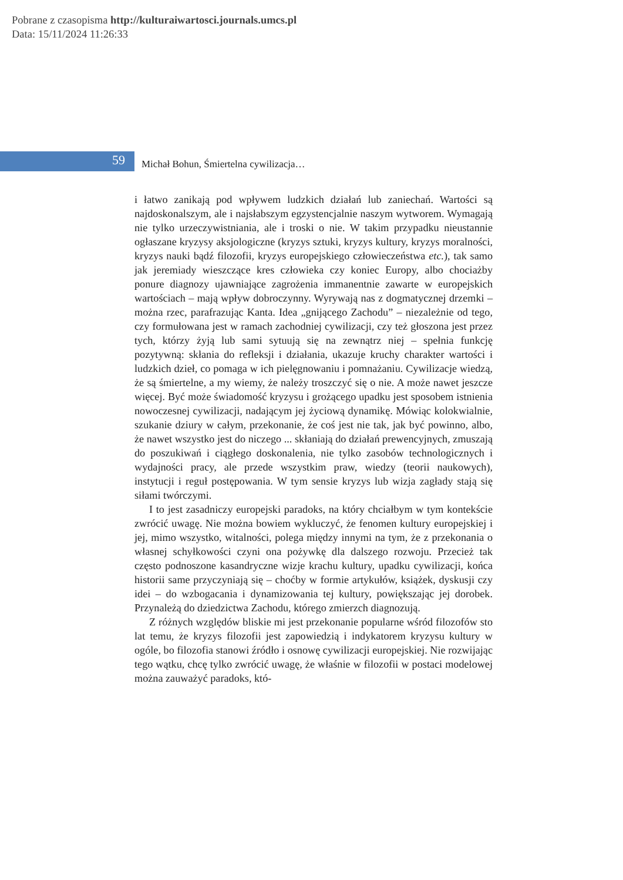Pobrane z czasopisma http://kulturaiwartosci.journals.umcs.pl
Data: 15/11/2024 11:26:33
59
Michał Bohun, Śmiertelna cywilizacja…
i łatwo zanikają pod wpływem ludzkich działań lub zaniechań. Wartości są najdoskonalszym, ale i najsłabszym egzystencjalnie naszym wytworem. Wymagają nie tylko urzeczywistniania, ale i troski o nie. W takim przypadku nieustannie ogłaszane kryzysy aksjologiczne (kryzys sztuki, kryzys kultury, kryzys moralności, kryzys nauki bądź filozofii, kryzys europejskiego człowieczeństwa etc.), tak samo jak jeremiady wieszczące kres człowieka czy koniec Europy, albo chociażby ponure diagnozy ujawniające zagrożenia immanentnie zawarte w europejskich wartościach – mają wpływ dobroczynny. Wyrywają nas z dogmatycznej drzemki – można rzec, parafrazując Kanta. Idea „gnijącego Zachodu” – niezależnie od tego, czy formułowana jest w ramach zachodniej cywilizacji, czy też głoszona jest przez tych, którzy żyją lub sami sytuują się na zewnątrz niej – spełnia funkcję pozytywną: skłania do refleksji i działania, ukazuje kruchy charakter wartości i ludzkich dzieł, co pomaga w ich pielęgnowaniu i pomnażaniu. Cywilizacje wiedzą, że są śmiertelne, a my wiemy, że należy troszczyć się o nie. A może nawet jeszcze więcej. Być może świadomość kryzysu i grożącego upadku jest sposobem istnienia nowoczesnej cywilizacji, nadającym jej życiową dynamikę. Mówiąc kolokwialnie, szukanie dziury w całym, przekonanie, że coś jest nie tak, jak być powinno, albo, że nawet wszystko jest do niczego ... skłaniają do działań prewencyjnych, zmuszają do poszukiwań i ciągłego doskonalenia, nie tylko zasobów technologicznych i wydajności pracy, ale przede wszystkim praw, wiedzy (teorii naukowych), instytucji i reguł postępowania. W tym sensie kryzys lub wizja zagłady stają się siłami twórczymi.
I to jest zasadniczy europejski paradoks, na który chciałbym w tym kontekście zwrócić uwagę. Nie można bowiem wykluczyć, że fenomen kultury europejskiej i jej, mimo wszystko, witalności, polega między innymi na tym, że z przekonania o własnej schyłkowości czyni ona pożywkę dla dalszego rozwoju. Przecież tak często podnoszone kasandryczne wizje krachu kultury, upadku cywilizacji, końca historii same przyczyniają się – choćby w formie artykułów, książek, dyskusji czy idei – do wzbogacania i dynamizowania tej kultury, powiększając jej dorobek. Przynależą do dziedzictwa Zachodu, którego zmierzch diagnozują.
Z różnych względów bliskie mi jest przekonanie popularne wśród filozofów sto lat temu, że kryzys filozofii jest zapowiedzią i indykatorem kryzysu kultury w ogóle, bo filozofia stanowi źródło i osnowę cywilizacji europejskiej. Nie rozwijając tego wątku, chcę tylko zwrócić uwagę, że właśnie w filozofii w postaci modelowej można zauważyć paradoks, któ-